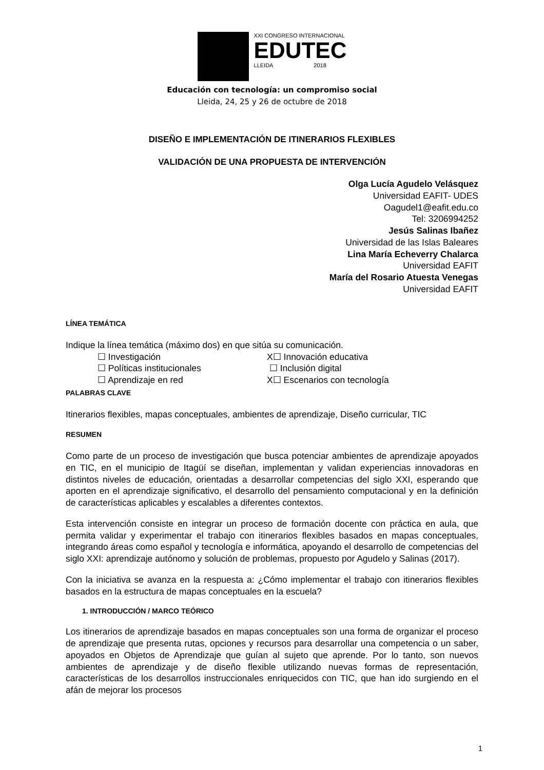XXI CONGRESO INTERNACIONAL
EDUTEC
LLEIDA 2018
Educación con tecnología: un compromiso social
Lleida, 24, 25 y 26 de octubre de 2018
DISEÑO E IMPLEMENTACIÓN DE ITINERARIOS FLEXIBLES
VALIDACIÓN DE UNA PROPUESTA DE INTERVENCIÓN
Olga Lucía Agudelo Velásquez
Universidad EAFIT- UDES
Oagudel1@eafit.edu.co
Tel: 3206994252
Jesús Salinas Ibañez
Universidad de las Islas Baleares
Lina María Echeverry Chalarca
Universidad EAFIT
María del Rosario Atuesta Venegas
Universidad EAFIT
LÍNEA TEMÁTICA
Indique la línea temática (máximo dos) en que sitúa su comunicación.
☐ Investigación
X☐ Innovación educativa
☐ Políticas institucionales
☐ Inclusión digital
☐ Aprendizaje en red
X☐ Escenarios con tecnología
PALABRAS CLAVE
Itinerarios flexibles, mapas conceptuales, ambientes de aprendizaje, Diseño curricular, TIC
RESUMEN
Como parte de un proceso de investigación que busca potenciar ambientes de aprendizaje apoyados en TIC, en el municipio de Itagüí se diseñan, implementan y validan experiencias innovadoras en distintos niveles de educación, orientadas a desarrollar competencias del siglo XXI, esperando que aporten en el aprendizaje significativo, el desarrollo del pensamiento computacional y en la definición de características aplicables y escalables a diferentes contextos.
Esta intervención consiste en integrar un proceso de formación docente con práctica en aula, que permita validar y experimentar el trabajo con itinerarios flexibles basados en mapas conceptuales, integrando áreas como español y tecnología e informática, apoyando el desarrollo de competencias del siglo XXI: aprendizaje autónomo y solución de problemas, propuesto por Agudelo y Salinas (2017).
Con la iniciativa se avanza en la respuesta a: ¿Cómo implementar el trabajo con itinerarios flexibles basados en la estructura de mapas conceptuales en la escuela?
1. INTRODUCCIÓN / MARCO TEÓRICO
Los itinerarios de aprendizaje basados en mapas conceptuales son una forma de organizar el proceso de aprendizaje que presenta rutas, opciones y recursos para desarrollar una competencia o un saber, apoyados en Objetos de Aprendizaje que guían al sujeto que aprende. Por lo tanto, son nuevos ambientes de aprendizaje y de diseño flexible utilizando nuevas formas de representación, características de los desarrollos instruccionales enriquecidos con TIC, que han ido surgiendo en el afán de mejorar los procesos
1